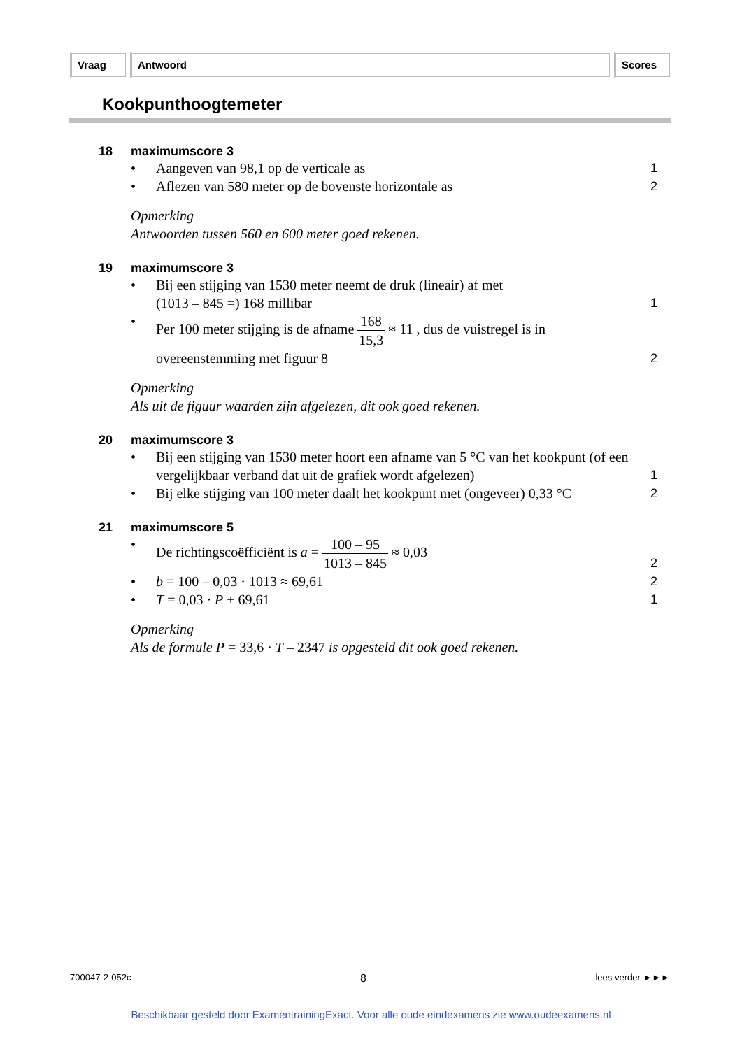Vraag Antwoord Scores
Kookpunthoogtemeter
18 maximumscore 3
• Aangeven van 98,1 op de verticale as 1
• Aflezen van 580 meter op de bovenste horizontale as 2
Opmerking
Antwoorden tussen 560 en 600 meter goed rekenen.
19 maximumscore 3
• Bij een stijging van 1530 meter neemt de druk (lineair) af met
(1013 – 845 =) 168 millibar 1
• Per 100 meter stijging is de afname 168 15,3 ≈ 11 , dus de vuistregel is in
overeenstemming met figuur 8 2
Opmerking
Als uit de figuur waarden zijn afgelezen, dit ook goed rekenen.
20 maximumscore 3
• Bij een stijging van 1530 meter hoort een afname van 5 °C van het kookpunt (of een vergelijkbaar verband dat uit de grafiek wordt afgelezen) 1
• Bij elke stijging van 100 meter daalt het kookpunt met (ongeveer) 0,33 °C 2
21 maximumscore 5
• De richtingscoëfficiënt is a = 100 – 95 1013 – 845 ≈ 0,03 2
• b = 100 – 0,03 · 1013 ≈ 69,61 2
• T = 0,03 · P + 69,61 1
Opmerking
Als de formule P = 33,6 · T – 2347 is opgesteld dit ook goed rekenen.
700047-2-052c 8 lees verder ►►►
Beschikbaar gesteld door ExamentrainingExact. Voor alle oude eindexamens zie www.oudeexamens.nl